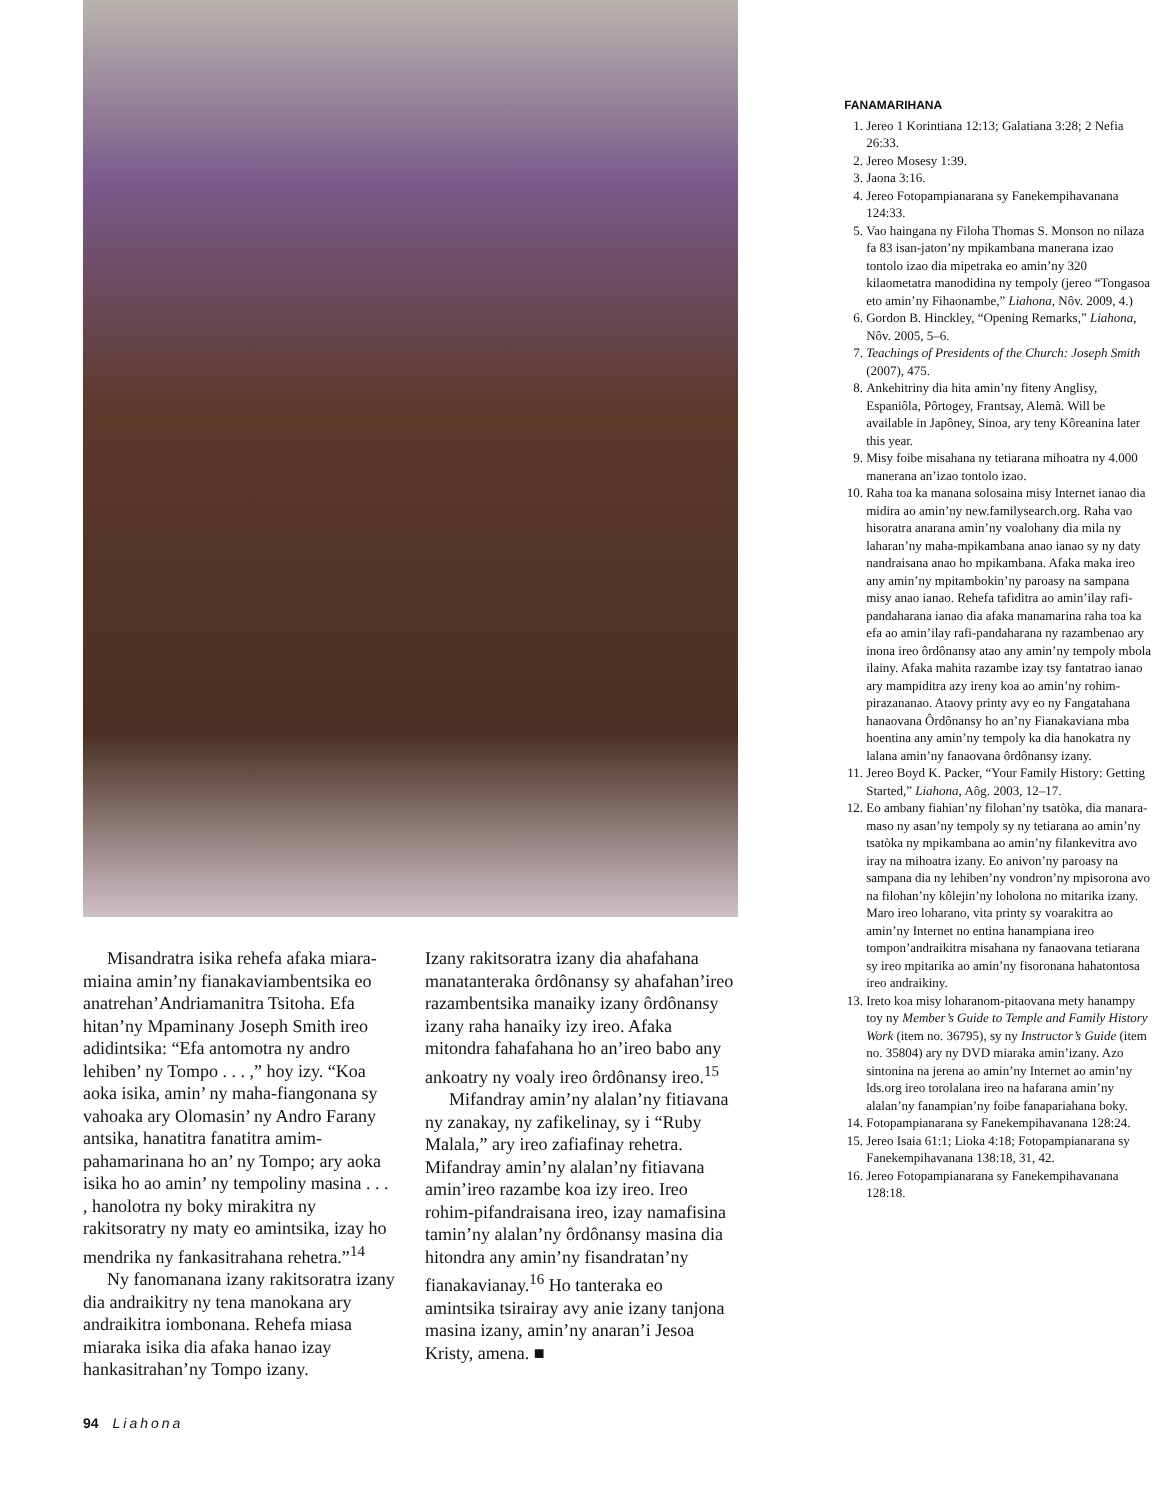Misandratra isika rehefa afaka miara-miaina amin’ny fianakaviambentsika eo anatrehan’Andriamanitra Tsitoha. Efa hitan’ny Mpaminany Joseph Smith ireo adidintsika: “Efa antomotra ny andro lehiben’ ny Tompo . . . ,” hoy izy. “Koa aoka isika, amin’ ny maha-fiangonana sy vahoaka ary Olomasin’ ny Andro Farany antsika, hanatitra fanatitra amim-pahamarinana ho an’ ny Tompo; ary aoka isika ho ao amin’ ny tempoliny masina . . . , hanolotra ny boky mirakitra ny rakitsoratry ny maty eo amintsika, izay ho mendrika ny fankasitrahana rehetra.”<sup>14</sup>
Ny fanomanana izany rakitsoratra izany dia andraikitry ny tena manokana ary andraikitra iombonana. Rehefa miasa miaraka isika dia afaka hanao izay hankasitrahan’ny Tompo izany.
Izany rakitsoratra izany dia ahafahana manatanteraka ôrdônansy sy ahafahan’ireo razambentsika manaiky izany ôrdônansy izany raha hanaiky izy ireo. Afaka mitondra fahafahana ho an’ireo babo any ankoatry ny voaly ireo ôrdônansy ireo.<sup>15</sup>
Mifandray amin’ny alalan’ny fitiavana ny zanakay, ny zafikelinay, sy i “Ruby Malala,” ary ireo zafiafinay rehetra. Mifandray amin’ny alalan’ny fitiavana amin’ireo razambe koa izy ireo. Ireo rohim-pifandraisana ireo, izay namafisina tamin’ny alalan’ny ôrdônansy masina dia hitondra any amin’ny fisandratan’ny fianakavianay.<sup>16</sup> Ho tanteraka eo amintsika tsirairay avy anie izany tanjona masina izany, amin’ny anaran’i Jesoa Kristy, amena. ■
FANAMARIHANA
1. Jereo 1 Korintiana 12:13; Galatiana 3:28; 2 Nefia 26:33.
2. Jereo Mosesy 1:39.
3. Jaona 3:16.
4. Jereo Fotopampianarana sy Fanekempihavanana 124:33.
5. Vao haingana ny Filoha Thomas S. Monson no nilaza fa 83 isan-jaton’ny mpikambana manerana izao tontolo izao dia mipetraka eo amin’ny 320 kilaometatra manodidina ny tempoly (jereo “Tongasoa eto amin’ny Fihaonambe,” Liahona, Nôv. 2009, 4.)
6. Gordon B. Hinckley, “Opening Remarks,” Liahona, Nôv. 2005, 5–6.
7. Teachings of Presidents of the Church: Joseph Smith (2007), 475.
8. Ankehitriny dia hita amin’ny fiteny Anglisy, Espaniôla, Pôrtogey, Frantsay, Alemà. Will be available in Japôney, Sinoa, ary teny Kôreanina later this year.
9. Misy foibe misahana ny tetiarana mihoatra ny 4.000 manerana an’izao tontolo izao.
10. Raha toa ka manana solosaina misy Internet ianao dia midira ao amin’ny new.familysearch.org. Raha vao hisoratra anarana amin’ny voalohany dia mila ny laharan’ny maha-mpikambana anao ianao sy ny daty nandraisana anao ho mpikambana. Afaka maka ireo any amin’ny mpitambokin’ny paroasy na sampana misy anao ianao. Rehefa tafiditra ao amin’ilay rafi-pandaharana ianao dia afaka manamarina raha toa ka efa ao amin’ilay rafi-pandaharana ny razambenao ary inona ireo ôrdônansy atao any amin’ny tempoly mbola ilainy. Afaka mahita razambe izay tsy fantatrao ianao ary mampiditra azy ireny koa ao amin’ny rohim-pirazananao. Ataovy printy avy eo ny Fangatahana hanaovana Ôrdônansy ho an’ny Fianakaviana mba hoentina any amin’ny tempoly ka dia hanokatra ny lalana amin’ny fanaovana ôrdônansy izany.
11. Jereo Boyd K. Packer, “Your Family History: Getting Started,” Liahona, Aôg. 2003, 12–17.
12. Eo ambany fiahian’ny filohan’ny tsatòka, dia manara-maso ny asan’ny tempoly sy ny tetiarana ao amin’ny tsatòka ny mpikambana ao amin’ny filankevitra avo iray na mihoatra izany. Eo anivon’ny paroasy na sampana dia ny lehiben’ny vondron’ny mpisorona avo na filohan’ny kôlejin’ny loholona no mitarika izany. Maro ireo loharano, vita printy sy voarakitra ao amin’ny Internet no entina hanampiana ireo tompon’andraikitra misahana ny fanaovana tetiarana sy ireo mpitarika ao amin’ny fisoronana hahatontosa ireo andraikiny.
13. Ireto koa misy loharanom-pitaovana mety hanampy toy ny Member’s Guide to Temple and Family History Work (item no. 36795), sy ny Instructor’s Guide (item no. 35804) ary ny DVD miaraka amin’izany. Azo sintonina na jerena ao amin’ny Internet ao amin’ny lds.org ireo torolalana ireo na hafarana amin’ny alalan’ny fanampian’ny foibe fanapariahana boky.
14. Fotopampianarana sy Fanekempihavanana 128:24.
15. Jereo Isaia 61:1; Lioka 4:18; Fotopampianarana sy Fanekempihavanana 138:18, 31, 42.
16. Jereo Fotopampianarana sy Fanekempihavanana 128:18.
94 Liahona